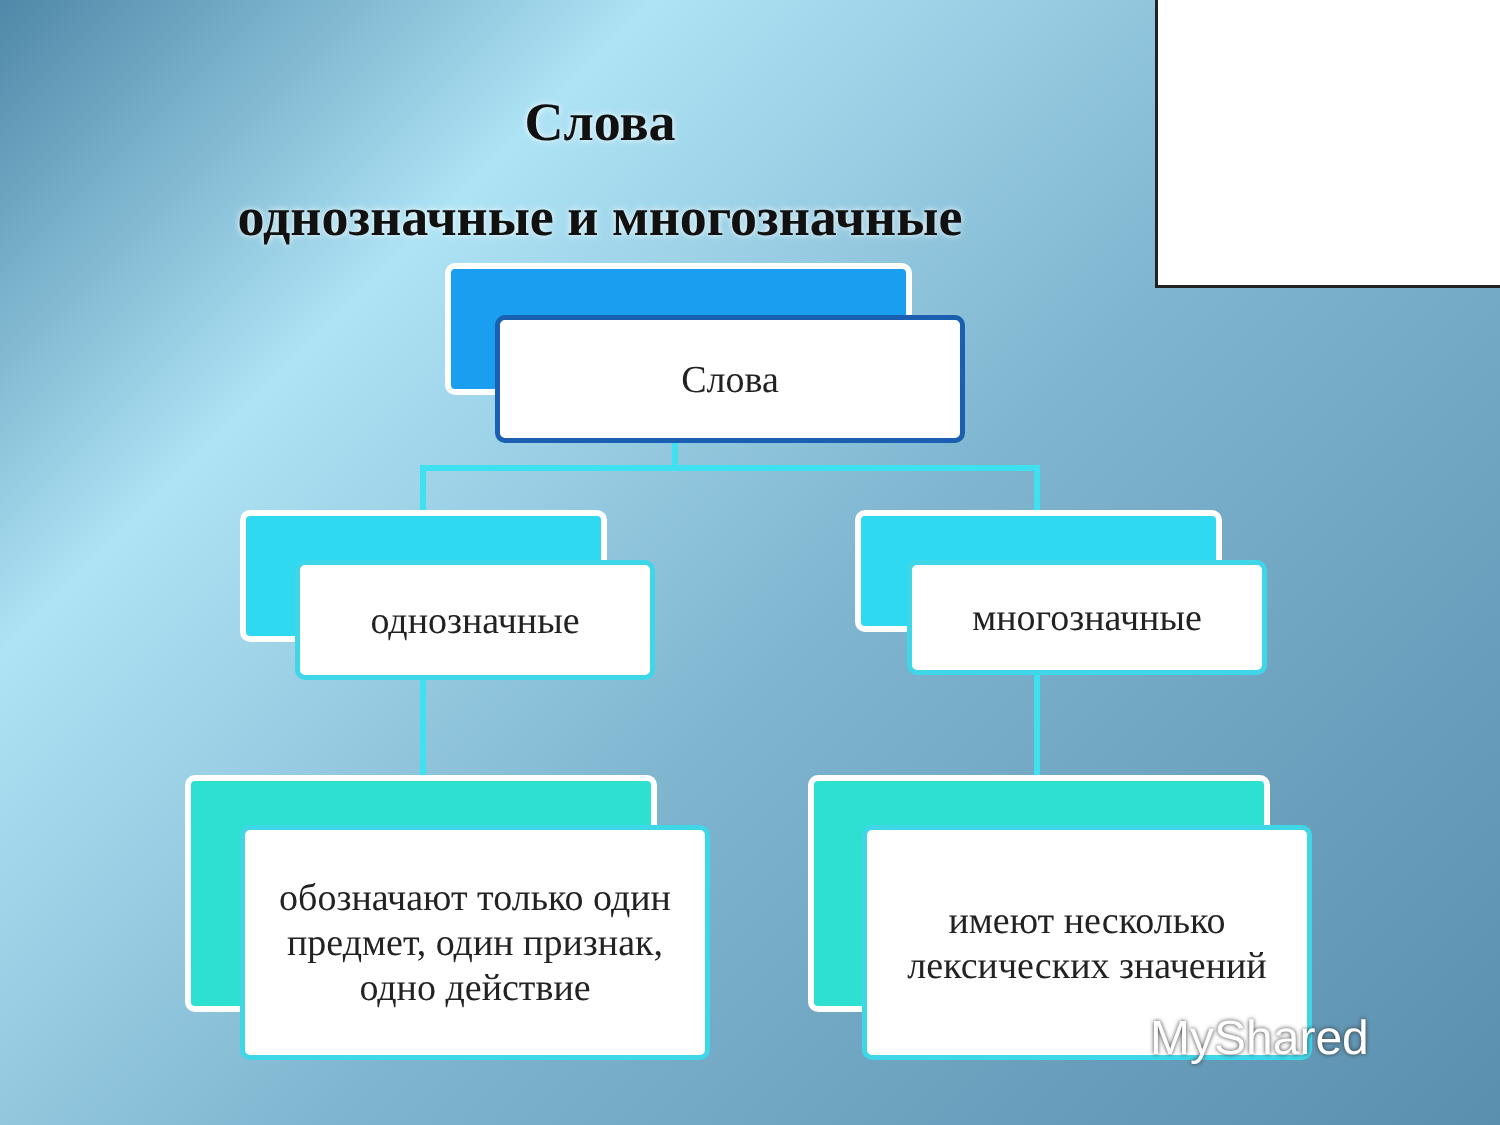Слова
однозначные и многозначные
Слова
однозначные многозначные
обозначают только один предмет, один признак, одно действие
имеют несколько лексических значений
MyShared